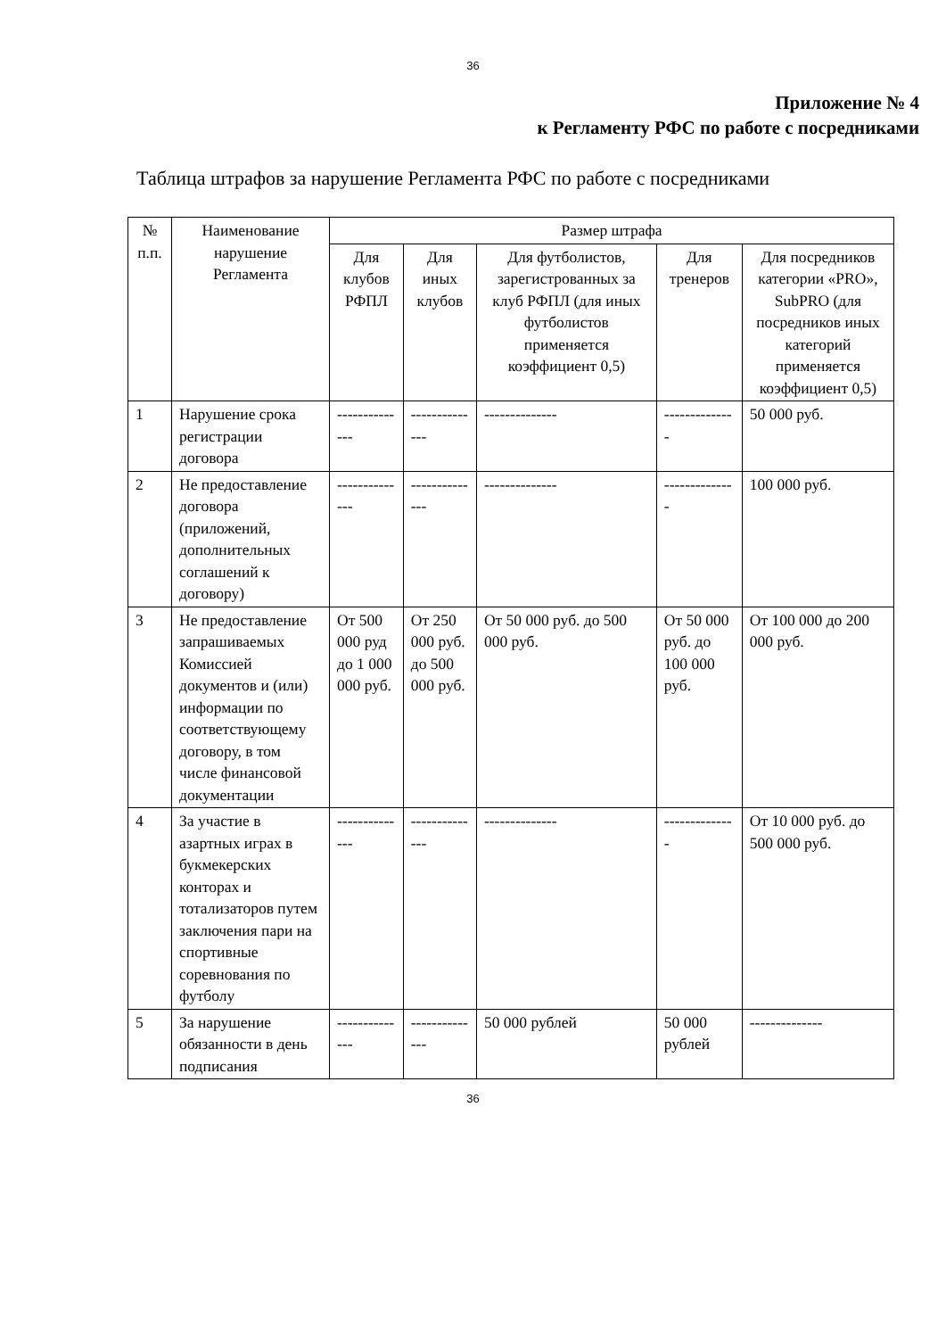36
Приложение № 4
к Регламенту РФС по работе с посредниками
Таблица штрафов за нарушение Регламента РФС по работе с посредниками
| № п.п. | Наименование нарушение Регламента | Размер штрафа | | | | |
| --- | --- | --- | --- | --- | --- | --- |
| | | Для клубов РФПЛ | Для иных клубов | Для футболистов, зарегистрованных за клуб РФПЛ (для иных футболистов применяется коэффициент 0,5) | Для тренеров | Для посредников категории «PRO», SubPRO (для посредников иных категорий применяется коэффициент 0,5) |
| 1 | Нарушение срока регистрации договора | -------------- | -------------- | -------------- | -------------- | 50 000 руб. |
| 2 | Не предоставление договора (приложений, дополнительных соглашений к договору) | -------------- | -------------- | -------------- | -------------- | 100 000 руб. |
| 3 | Не предоставление запрашиваемых Комиссией документов и (или) информации по соответствующему договору, в том числе финансовой документации | От 500 000 руд до 1 000 000 руб. | От 250 000 руб. до 500 000 руб. | От 50 000 руб. до 500 000 руб. | От 50 000 руб. до 100 000 руб. | От 100 000 до 200 000 руб. |
| 4 | За участие в азартных играх в букмекерских конторах и тотализаторов путем заключения пари на спортивные соревнования по футболу | -------------- | -------------- | -------------- | -------------- | От 10 000 руб. до 500 000 руб. |
| 5 | За нарушение обязанности в день подписания | -------------- | -------------- | 50 000 рублей | 50 000 рублей | -------------- |
36